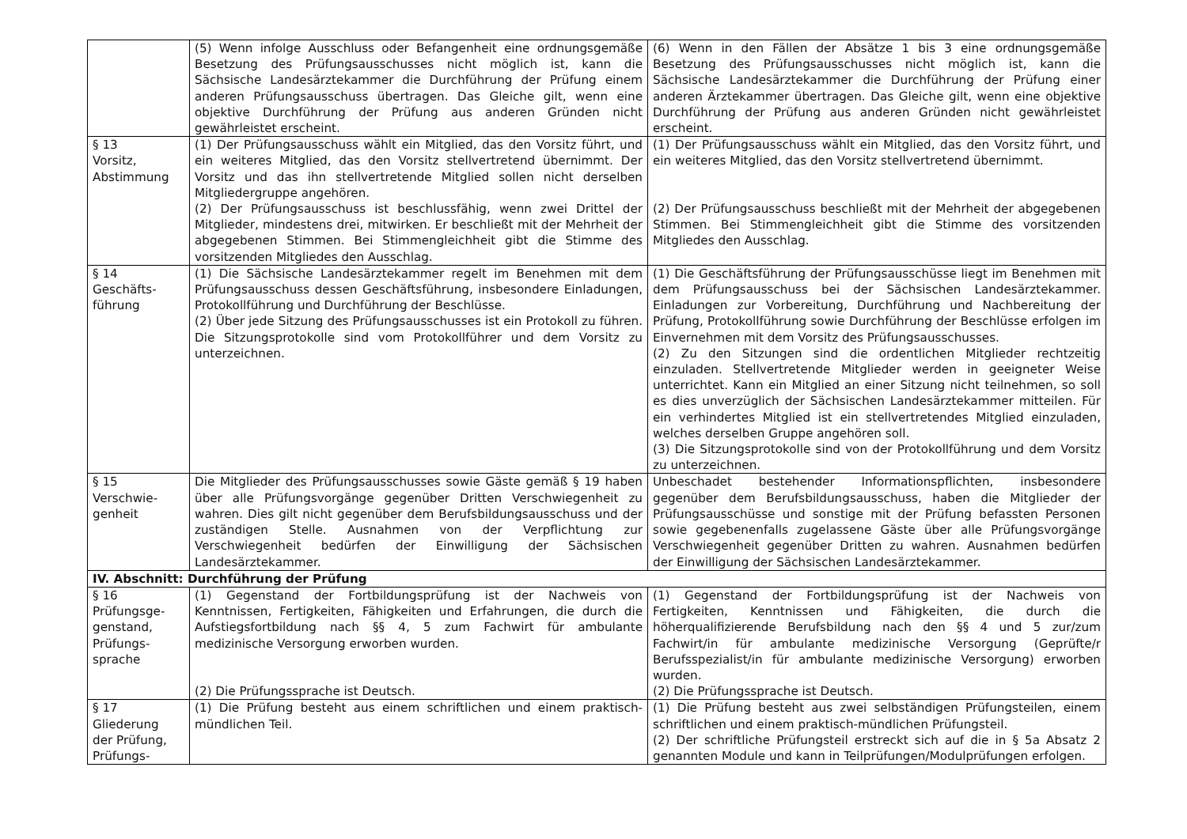| | (5) Wenn infolge Ausschluss oder Befangenheit eine ordnungsgemäße Besetzung des Prüfungsausschusses nicht möglich ist, kann die Sächsische Landesärztekammer die Durchführung der Prüfung einem anderen Prüfungsausschuss übertragen. Das Gleiche gilt, wenn eine objektive Durchführung der Prüfung aus anderen Gründen nicht gewährleistet erscheint. | (6) Wenn in den Fällen der Absätze 1 bis 3 eine ordnungsgemäße Besetzung des Prüfungsausschusses nicht möglich ist, kann die Sächsische Landesärztekammer die Durchführung der Prüfung einer anderen Ärztekammer übertragen. Das Gleiche gilt, wenn eine objektive Durchführung der Prüfung aus anderen Gründen nicht gewährleistet erscheint. |
| § 13 Vorsitz, Abstimmung | (1) Der Prüfungsausschuss wählt ein Mitglied, das den Vorsitz führt, und ein weiteres Mitglied, das den Vorsitz stellvertretend übernimmt. Der Vorsitz und das ihn stellvertretende Mitglied sollen nicht derselben Mitgliedergruppe angehören. (2) Der Prüfungsausschuss ist beschlussfähig, wenn zwei Drittel der Mitglieder, mindestens drei, mitwirken. Er beschließt mit der Mehrheit der abgegebenen Stimmen. Bei Stimmengleichheit gibt die Stimme des vorsitzenden Mitgliedes den Ausschlag. | (1) Der Prüfungsausschuss wählt ein Mitglied, das den Vorsitz führt, und ein weiteres Mitglied, das den Vorsitz stellvertretend übernimmt. (2) Der Prüfungsausschuss beschließt mit der Mehrheit der abgegebenen Stimmen. Bei Stimmengleichheit gibt die Stimme des vorsitzenden Mitgliedes den Ausschlag. |
| § 14 Geschäfts- führung | (1) Die Sächsische Landesärztekammer regelt im Benehmen mit dem Prüfungsausschuss dessen Geschäftsführung, insbesondere Einladungen, Protokollführung und Durchführung der Beschlüsse. (2) Über jede Sitzung des Prüfungsausschusses ist ein Protokoll zu führen. Die Sitzungsprotokolle sind vom Protokollführer und dem Vorsitz zu unterzeichnen. | (1) Die Geschäftsführung der Prüfungsausschüsse liegt im Benehmen mit dem Prüfungsausschuss bei der Sächsischen Landesärztekammer. Einladungen zur Vorbereitung, Durchführung und Nachbereitung der Prüfung, Protokollführung sowie Durchführung der Beschlüsse erfolgen im Einvernehmen mit dem Vorsitz des Prüfungsausschusses. (2) Zu den Sitzungen sind die ordentlichen Mitglieder rechtzeitig einzuladen. Stellvertretende Mitglieder werden in geeigneter Weise unterrichtet. Kann ein Mitglied an einer Sitzung nicht teilnehmen, so soll es dies unverzüglich der Sächsischen Landesärztekammer mitteilen. Für ein verhindertes Mitglied ist ein stellvertretendes Mitglied einzuladen, welches derselben Gruppe angehören soll. (3) Die Sitzungsprotokolle sind von der Protokollführung und dem Vorsitz zu unterzeichnen. |
| § 15 Verschwie- genheit | Die Mitglieder des Prüfungsausschusses sowie Gäste gemäß § 19 haben über alle Prüfungsvorgänge gegenüber Dritten Verschwiegenheit zu wahren. Dies gilt nicht gegenüber dem Berufsbildungsausschuss und der zuständigen Stelle. Ausnahmen von der Verpflichtung zur Verschwiegenheit bedürfen der Einwilligung der Sächsischen Landesärztekammer. | Unbeschadet bestehender Informationspflichten, insbesondere gegenüber dem Berufsbildungsausschuss, haben die Mitglieder der Prüfungsausschüsse und sonstige mit der Prüfung befassten Personen sowie gegebenenfalls zugelassene Gäste über alle Prüfungsvorgänge Verschwiegenheit gegenüber Dritten zu wahren. Ausnahmen bedürfen der Einwilligung der Sächsischen Landesärztekammer. |
| IV. Abschnitt: Durchführung der Prüfung | | |
| § 16 Prüfungsge- genstand, Prüfungs- sprache | (1) Gegenstand der Fortbildungsprüfung ist der Nachweis von Kenntnissen, Fertigkeiten, Fähigkeiten und Erfahrungen, die durch die Aufstiegsfortbildung nach §§ 4, 5 zum Fachwirt für ambulante medizinische Versorgung erworben wurden. (2) Die Prüfungssprache ist Deutsch. | (1) Gegenstand der Fortbildungsprüfung ist der Nachweis von Fertigkeiten, Kenntnissen und Fähigkeiten, die durch die höherqualifizierende Berufsbildung nach den §§ 4 und 5 zur/zum Fachwirt/in für ambulante medizinische Versorgung (Geprüfte/r Berufsspezialist/in für ambulante medizinische Versorgung) erworben wurden. (2) Die Prüfungssprache ist Deutsch. |
| § 17 Gliederung der Prüfung, Prüfungs- | (1) Die Prüfung besteht aus einem schriftlichen und einem praktisch-mündlichen Teil. | (1) Die Prüfung besteht aus zwei selbständigen Prüfungsteilen, einem schriftlichen und einem praktisch-mündlichen Prüfungsteil. (2) Der schriftliche Prüfungsteil erstreckt sich auf die in § 5a Absatz 2 genannten Module und kann in Teilprüfungen/Modulprüfungen erfolgen. |